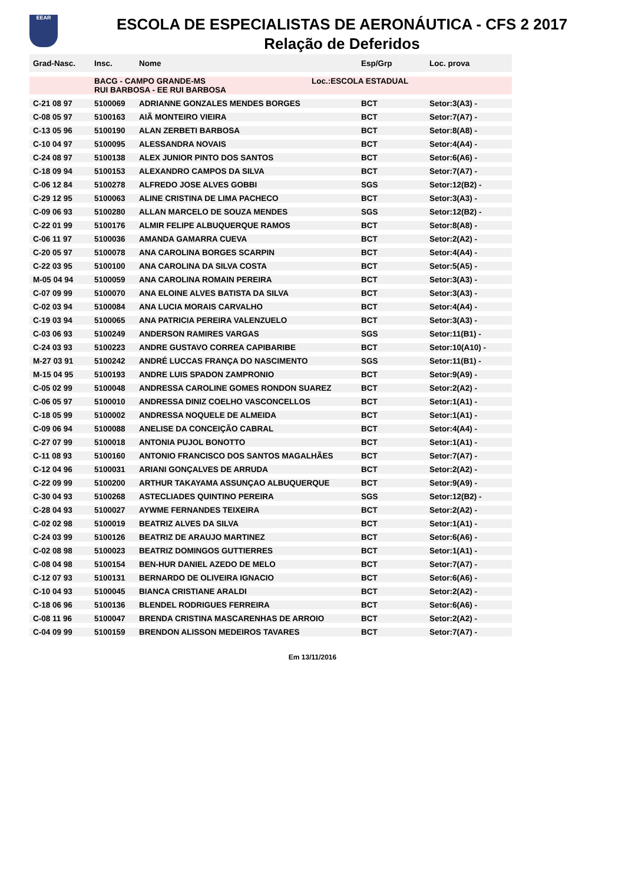EEAR
ESCOLA DE ESPECIALISTAS DE AERONÁUTICA - CFS 2 2017
Relação de Deferidos
| Grad-Nasc. | Insc. | Nome | Esp/Grp | Loc. prova |
| --- | --- | --- | --- | --- |
| | BACG - CAMPO GRANDE-MS Loc.:ESCOLA ESTADUAL RUI BARBOSA - EE RUI BARBOSA | | | |
| C-21 08 97 | 5100069 | ADRIANNE GONZALES MENDES BORGES | BCT | Setor:3(A3) - |
| C-08 05 97 | 5100163 | AIÃ MONTEIRO VIEIRA | BCT | Setor:7(A7) - |
| C-13 05 96 | 5100190 | ALAN ZERBETI BARBOSA | BCT | Setor:8(A8) - |
| C-10 04 97 | 5100095 | ALESSANDRA NOVAIS | BCT | Setor:4(A4) - |
| C-24 08 97 | 5100138 | ALEX JUNIOR PINTO DOS SANTOS | BCT | Setor:6(A6) - |
| C-18 09 94 | 5100153 | ALEXANDRO CAMPOS DA SILVA | BCT | Setor:7(A7) - |
| C-06 12 84 | 5100278 | ALFREDO JOSE ALVES GOBBI | SGS | Setor:12(B2) - |
| C-29 12 95 | 5100063 | ALINE CRISTINA DE LIMA PACHECO | BCT | Setor:3(A3) - |
| C-09 06 93 | 5100280 | ALLAN MARCELO DE SOUZA MENDES | SGS | Setor:12(B2) - |
| C-22 01 99 | 5100176 | ALMIR FELIPE ALBUQUERQUE RAMOS | BCT | Setor:8(A8) - |
| C-06 11 97 | 5100036 | AMANDA GAMARRA CUEVA | BCT | Setor:2(A2) - |
| C-20 05 97 | 5100078 | ANA CAROLINA BORGES SCARPIN | BCT | Setor:4(A4) - |
| C-22 03 95 | 5100100 | ANA CAROLINA DA SILVA COSTA | BCT | Setor:5(A5) - |
| M-05 04 94 | 5100059 | ANA CAROLINA ROMAIN PEREIRA | BCT | Setor:3(A3) - |
| C-07 09 99 | 5100070 | ANA ELOINE ALVES BATISTA DA SILVA | BCT | Setor:3(A3) - |
| C-02 03 94 | 5100084 | ANA LUCIA MORAIS CARVALHO | BCT | Setor:4(A4) - |
| C-19 03 94 | 5100065 | ANA PATRICIA PEREIRA VALENZUELO | BCT | Setor:3(A3) - |
| C-03 06 93 | 5100249 | ANDERSON RAMIRES VARGAS | SGS | Setor:11(B1) - |
| C-24 03 93 | 5100223 | ANDRE GUSTAVO CORREA CAPIBARIBE | BCT | Setor:10(A10) - |
| M-27 03 91 | 5100242 | ANDRÉ LUCCAS FRANÇA DO NASCIMENTO | SGS | Setor:11(B1) - |
| M-15 04 95 | 5100193 | ANDRE LUIS SPADON ZAMPRONIO | BCT | Setor:9(A9) - |
| C-05 02 99 | 5100048 | ANDRESSA CAROLINE GOMES RONDON SUAREZ | BCT | Setor:2(A2) - |
| C-06 05 97 | 5100010 | ANDRESSA DINIZ COELHO VASCONCELLOS | BCT | Setor:1(A1) - |
| C-18 05 99 | 5100002 | ANDRESSA NOQUELE DE ALMEIDA | BCT | Setor:1(A1) - |
| C-09 06 94 | 5100088 | ANELISE DA CONCEIÇÃO CABRAL | BCT | Setor:4(A4) - |
| C-27 07 99 | 5100018 | ANTONIA PUJOL BONOTTO | BCT | Setor:1(A1) - |
| C-11 08 93 | 5100160 | ANTONIO FRANCISCO DOS SANTOS MAGALHÃES | BCT | Setor:7(A7) - |
| C-12 04 96 | 5100031 | ARIANI GONÇALVES DE ARRUDA | BCT | Setor:2(A2) - |
| C-22 09 99 | 5100200 | ARTHUR TAKAYAMA ASSUNÇAO ALBUQUERQUE | BCT | Setor:9(A9) - |
| C-30 04 93 | 5100268 | ASTECLIADES QUINTINO PEREIRA | SGS | Setor:12(B2) - |
| C-28 04 93 | 5100027 | AYWME FERNANDES TEIXEIRA | BCT | Setor:2(A2) - |
| C-02 02 98 | 5100019 | BEATRIZ ALVES DA SILVA | BCT | Setor:1(A1) - |
| C-24 03 99 | 5100126 | BEATRIZ DE ARAUJO MARTINEZ | BCT | Setor:6(A6) - |
| C-02 08 98 | 5100023 | BEATRIZ DOMINGOS GUTTIERRES | BCT | Setor:1(A1) - |
| C-08 04 98 | 5100154 | BEN-HUR DANIEL AZEDO DE MELO | BCT | Setor:7(A7) - |
| C-12 07 93 | 5100131 | BERNARDO DE OLIVEIRA IGNACIO | BCT | Setor:6(A6) - |
| C-10 04 93 | 5100045 | BIANCA CRISTIANE ARALDI | BCT | Setor:2(A2) - |
| C-18 06 96 | 5100136 | BLENDEL RODRIGUES FERREIRA | BCT | Setor:6(A6) - |
| C-08 11 96 | 5100047 | BRENDA CRISTINA MASCARENHAS DE ARROIO | BCT | Setor:2(A2) - |
| C-04 09 99 | 5100159 | BRENDON ALISSON MEDEIROS TAVARES | BCT | Setor:7(A7) - |
Em 13/11/2016